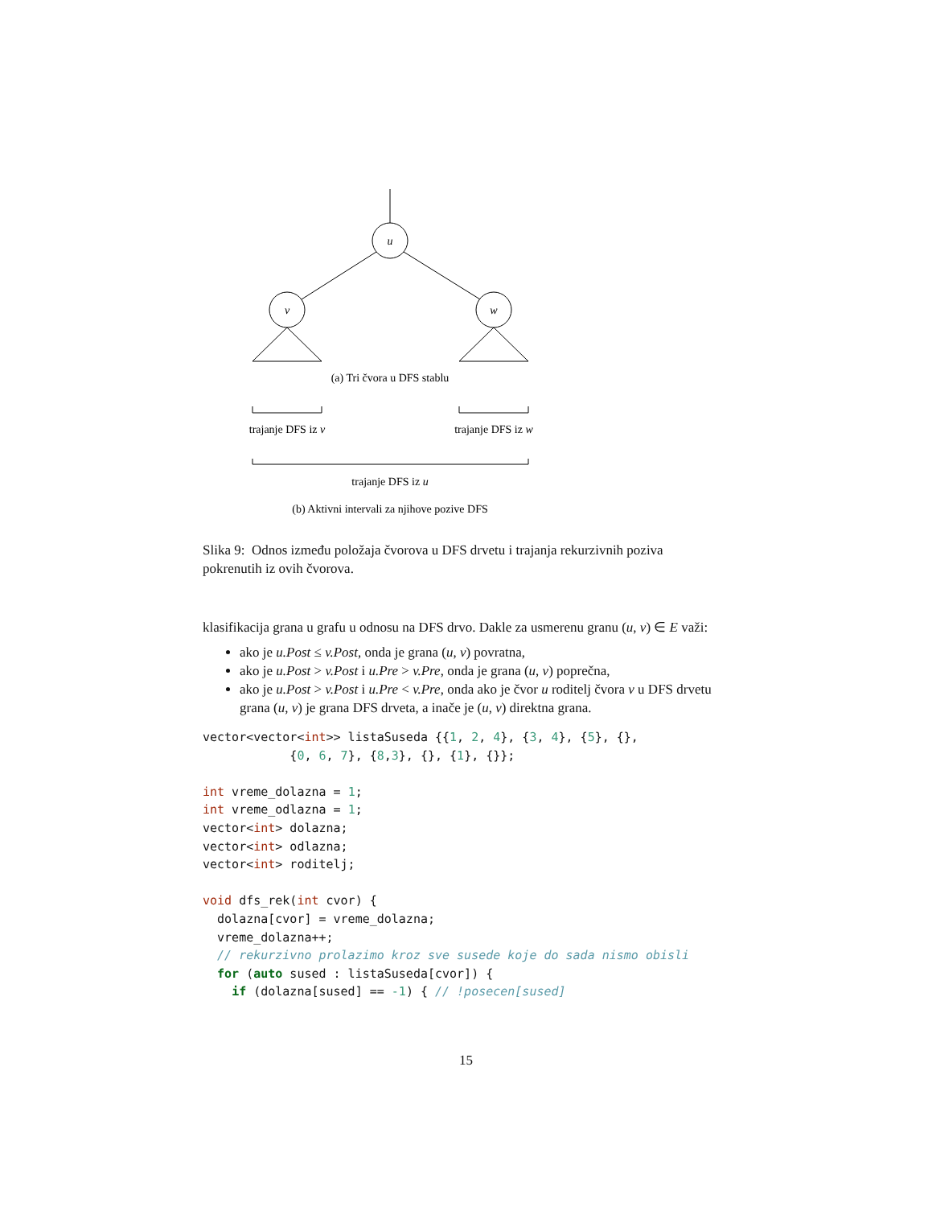u
v
w
(a) Tri čvora u DFS stablu
trajanje DFS iz v
trajanje DFS iz w
trajanje DFS iz u
(b) Aktivni intervali za njihove pozive DFS
Slika 9: Odnos između položaja čvorova u DFS drvetu i trajanja rekurzivnih poziva pokrenutih iz ovih čvorova.
klasifikacija grana u grafu u odnosu na DFS drvo. Dakle za usmerenu granu (u, v) ∈ E važi:
ako je u.Post ≤ v.Post, onda je grana (u, v) povratna,
ako je u.Post > v.Post i u.Pre > v.Pre, onda je grana (u, v) poprečna,
ako je u.Post > v.Post i u.Pre < v.Pre, onda ako je čvor u roditelj čvora v u DFS drvetu grana (u, v) je grana DFS drveta, a inače je (u, v) direktna grana.
vector<vector<int>> listaSuseda {{1, 2, 4}, {3, 4}, {5}, {},
            {0, 6, 7}, {8,3}, {}, {1}, {}};

int vreme_dolazna = 1;
int vreme_odlazna = 1;
vector<int> dolazna;
vector<int> odlazna;
vector<int> roditelj;

void dfs_rek(int cvor) {
  dolazna[cvor] = vreme_dolazna;
  vreme_dolazna++;
  // rekurzivno prolazimo kroz sve susede koje do sada nismo obisli
  for (auto sused : listaSuseda[cvor]) {
    if (dolazna[sused] == -1) { // !posecen[sused]
15